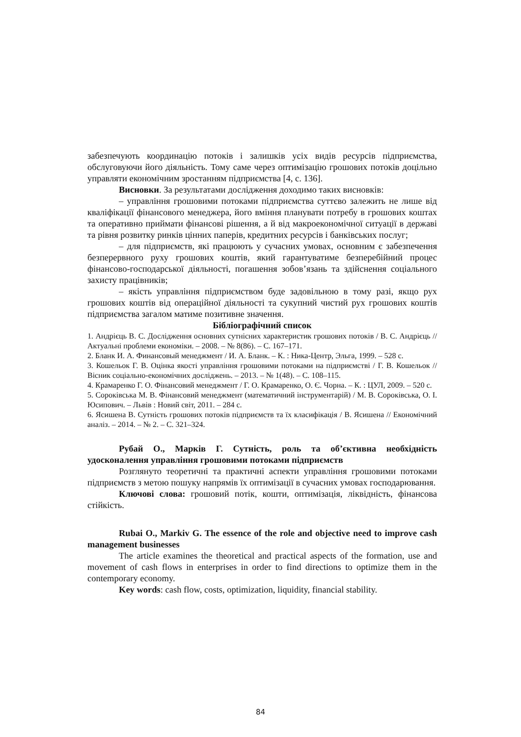забезпечують координацію потоків і залишків усіх видів ресурсів підприємства, обслуговуючи його діяльність. Тому саме через оптимізацію грошових потоків доцільно управляти економічним зростанням підприємства [4, с. 136].
Висновки. За результатами дослідження доходимо таких висновків:
– управління грошовими потоками підприємства суттєво залежить не лише від кваліфікації фінансового менеджера, його вміння планувати потребу в грошових коштах та оперативно приймати фінансові рішення, а й від макроекономічної ситуації в державі та рівня розвитку ринків цінних паперів, кредитних ресурсів і банківських послуг;
– для підприємств, які працюють у сучасних умовах, основним є забезпечення безперервного руху грошових коштів, який гарантуватиме безперебійний процес фінансово-господарської діяльності, погашення зобов’язань та здійснення соціального захисту працівників;
– якість управління підприємством буде задовільною в тому разі, якщо рух грошових коштів від операційної діяльності та сукупний чистий рух грошових коштів підприємства загалом матиме позитивне значення.
Бібліографічний список
1. Андрієць В. С. Дослідження основних сутнісних характеристик грошових потоків / В. С. Андрієць // Актуальні проблеми економіки. – 2008. – № 8(86). – С. 167–171.
2. Бланк И. А. Финансовый менеджмент / И. А. Бланк. – К. : Ника-Центр, Эльга, 1999. – 528 с.
3. Кошельок Г. В. Оцінка якості управління грошовими потоками на підприємстві / Г. В. Кошельок // Вісник соціально-економічних досліджень. – 2013. – № 1(48). – С. 108–115.
4. Крамаренко Г. О. Фінансовий менеджмент / Г. О. Крамаренко, О. Є. Чорна. – К. : ЦУЛ, 2009. – 520 с.
5. Сороківська М. В. Фінансовий менеджмент (математичний інструментарій) / М. В. Сороківська, О. І. Юсипович. – Львів : Новий світ, 2011. – 284 с.
6. Ясишена В. Сутність грошових потоків підприємств та їх класифікація / В. Ясишена // Економічний аналіз. – 2014. – № 2. – С. 321–324.
Рубай О., Марків Г. Сутність, роль та об’єктивна необхідність удосконалення управління грошовими потоками підприємств
Розглянуто теоретичні та практичні аспекти управління грошовими потоками підприємств з метою пошуку напрямів їх оптимізації в сучасних умовах господарювання.
Ключові слова: грошовий потік, кошти, оптимізація, ліквідність, фінансова стійкість.
Rubai O., Markiv G. The essence of the role and objective need to improve cash management businesses
The article examines the theoretical and practical aspects of the formation, use and movement of cash flows in enterprises in order to find directions to optimize them in the contemporary economy.
Key words: cash flow, costs, optimization, liquidity, financial stability.
84